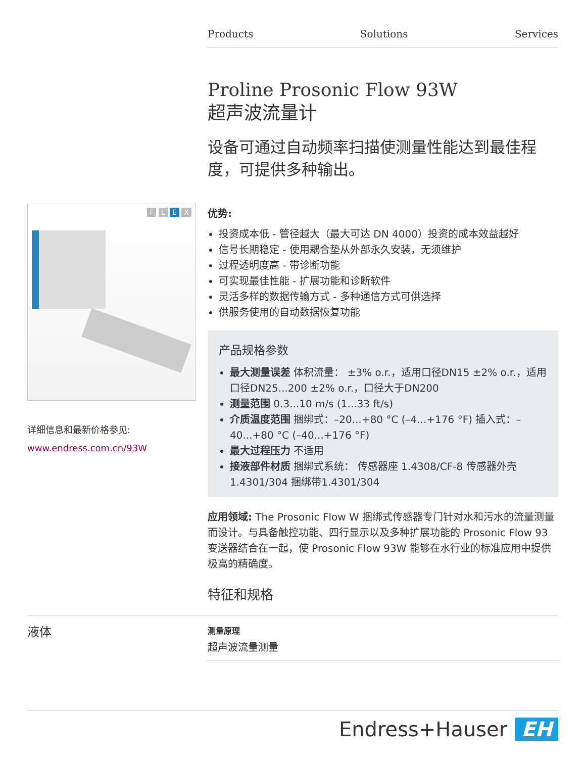Products Solutions Services
F L E X
详细信息和最新价格参见:
www.endress.com.cn/93W
Proline Prosonic Flow 93W
超声波流量计
设备可通过自动频率扫描使测量性能达到最佳程度，可提供多种输出。
优势:
投资成本低 - 管径越大（最大可达 DN 4000）投资的成本效益越好
信号长期稳定 - 使用耦合垫从外部永久安装，无须维护
过程透明度高 - 带诊断功能
可实现最佳性能 - 扩展功能和诊断软件
灵活多样的数据传输方式 - 多种通信方式可供选择
供服务使用的自动数据恢复功能
产品规格参数
最大测量误差 体积流量： ±3% o.r.，适用口径DN15 ±2% o.r.，适用口径DN25...200 ±2% o.r.，口径大于DN200
测量范围 0.3...10 m/s (1...33 ft/s)
介质温度范围 捆绑式：–20...+80 °C (–4...+176 °F) 插入式：–40...+80 °C (–40...+176 °F)
最大过程压力 不适用
接液部件材质 捆绑式系统： 传感器座 1.4308/CF-8 传感器外壳 1.4301/304 捆绑带1.4301/304
应用领域: The Prosonic Flow W 捆绑式传感器专门针对水和污水的流量测量而设计。与具备触控功能、四行显示以及多种扩展功能的 Prosonic Flow 93 变送器结合在一起，使 Prosonic Flow 93W 能够在水行业的标准应用中提供极高的精确度。
特征和规格
液体
测量原理
超声波流量测量
Endress+Hauser EH